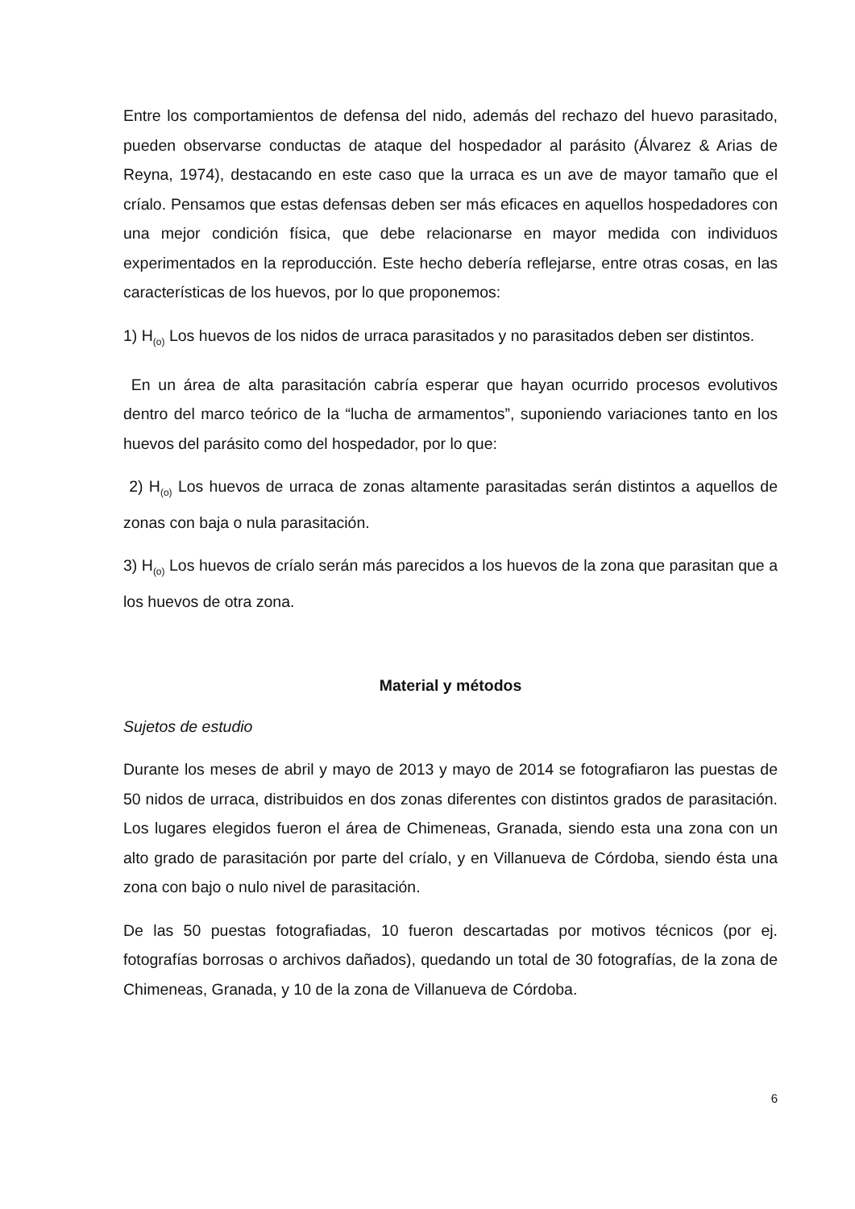Entre los comportamientos de defensa del nido, además del rechazo del huevo parasitado, pueden observarse conductas de ataque del hospedador al parásito (Álvarez & Arias de Reyna, 1974), destacando en este caso que la urraca es un ave de mayor tamaño que el críalo. Pensamos que estas defensas deben ser más eficaces en aquellos hospedadores con una mejor condición física, que debe relacionarse en mayor medida con individuos experimentados en la reproducción. Este hecho debería reflejarse, entre otras cosas, en las características de los huevos, por lo que proponemos:
1) H<sub>(o)</sub> Los huevos de los nidos de urraca parasitados y no parasitados deben ser distintos.
En un área de alta parasitación cabría esperar que hayan ocurrido procesos evolutivos dentro del marco teórico de la “lucha de armamentos”, suponiendo variaciones tanto en los huevos del parásito como del hospedador, por lo que:
2) H<sub>(o)</sub> Los huevos de urraca de zonas altamente parasitadas serán distintos a aquellos de zonas con baja o nula parasitación.
3) H<sub>(o)</sub> Los huevos de críalo serán más parecidos a los huevos de la zona que parasitan que a los huevos de otra zona.
Material y métodos
Sujetos de estudio
Durante los meses de abril y mayo de 2013 y mayo de 2014 se fotografiaron las puestas de 50 nidos de urraca, distribuidos en dos zonas diferentes con distintos grados de parasitación. Los lugares elegidos fueron el área de Chimeneas, Granada, siendo esta una zona con un alto grado de parasitación por parte del críalo, y en Villanueva de Córdoba, siendo ésta una zona con bajo o nulo nivel de parasitación.
De las 50 puestas fotografiadas, 10 fueron descartadas por motivos técnicos (por ej. fotografías borrosas o archivos dañados), quedando un total de 30 fotografías, de la zona de Chimeneas, Granada, y 10 de la zona de Villanueva de Córdoba.
6